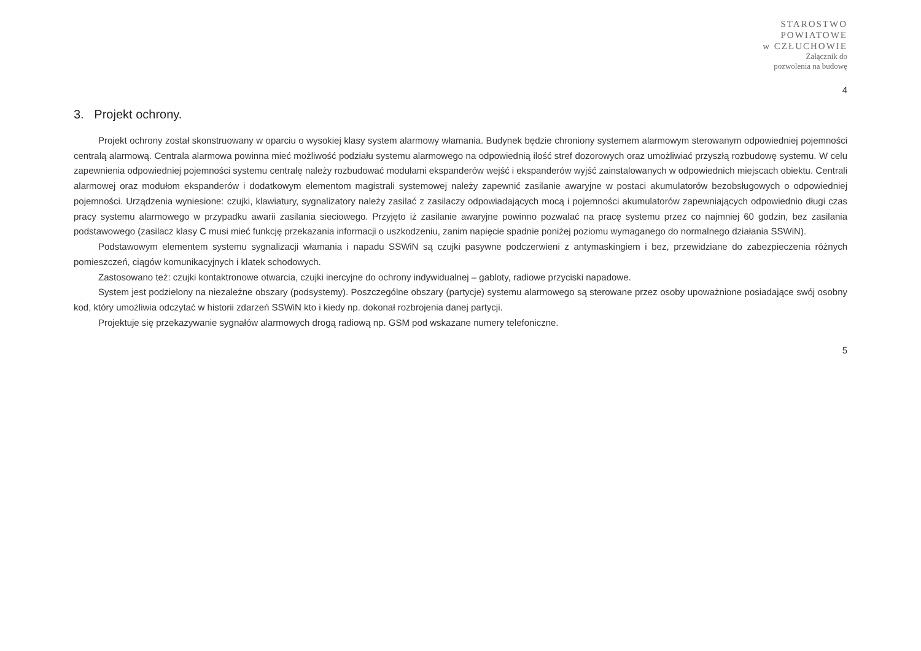STAROSTWO
POWIATOWE
w CZŁUCHOWIE
Załącznik do
pozwolenia na budowę
4
3. Projekt ochrony.
Projekt ochrony został skonstruowany w oparciu o wysokiej klasy system alarmowy włamania. Budynek będzie chroniony systemem alarmowym sterowanym odpowiedniej pojemności centralą alarmową. Centrala alarmowa powinna mieć możliwość podziału systemu alarmowego na odpowiednią ilość stref dozorowych oraz umożliwiać przyszłą rozbudowę systemu. W celu zapewnienia odpowiedniej pojemności systemu centralę należy rozbudować modułami ekspanderów wejść i ekspanderów wyjść zainstalowanych w odpowiednich miejscach obiektu. Centrali alarmowej oraz modułom ekspanderów i dodatkowym elementom magistrali systemowej należy zapewnić zasilanie awaryjne w postaci akumulatorów bezobsługowych o odpowiedniej pojemności. Urządzenia wyniesione: czujki, klawiatury, sygnalizatory należy zasilać z zasilaczy odpowiadających mocą i pojemności akumulatorów zapewniających odpowiednio długi czas pracy systemu alarmowego w przypadku awarii zasilania sieciowego. Przyjęto iż zasilanie awaryjne powinno pozwalać na pracę systemu przez co najmniej 60 godzin, bez zasilania podstawowego (zasilacz klasy C musi mieć funkcję przekazania informacji o uszkodzeniu, zanim napięcie spadnie poniżej poziomu wymaganego do normalnego działania SSWiN).
Podstawowym elementem systemu sygnalizacji włamania i napadu SSWiN są czujki pasywne podczerwieni z antymaskingiem i bez, przewidziane do zabezpieczenia różnych pomieszczeń, ciągów komunikacyjnych i klatek schodowych.
Zastosowano też: czujki kontaktronowe otwarcia, czujki inercyjne do ochrony indywidualnej – gabloty, radiowe przyciski napadowe.
System jest podzielony na niezależne obszary (podsystemy). Poszczególne obszary (partycje) systemu alarmowego są sterowane przez osoby upoważnione posiadające swój osobny kod, który umożliwia odczytać w historii zdarzeń SSWiN kto i kiedy np. dokonał rozbrojenia danej partycji.
Projektuje się przekazywanie sygnałów alarmowych drogą radiową np. GSM pod wskazane numery telefoniczne.
5